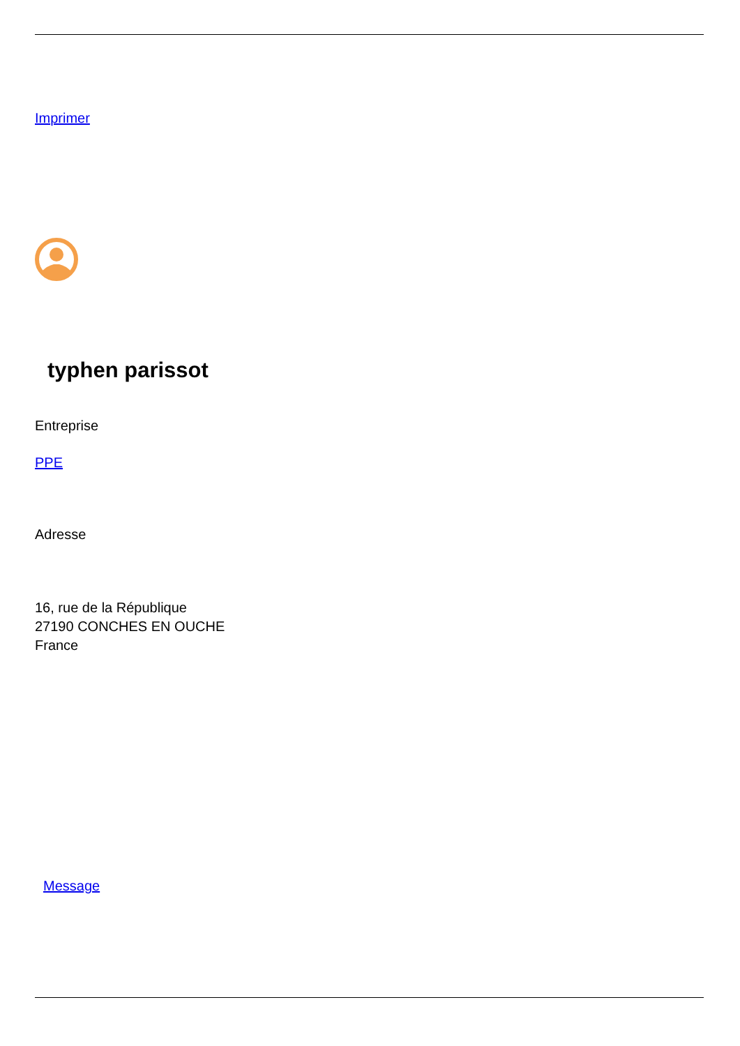Imprimer
typhen parissot
Entreprise
PPE
Adresse
16, rue de la République
27190 CONCHES EN OUCHE
France
Message